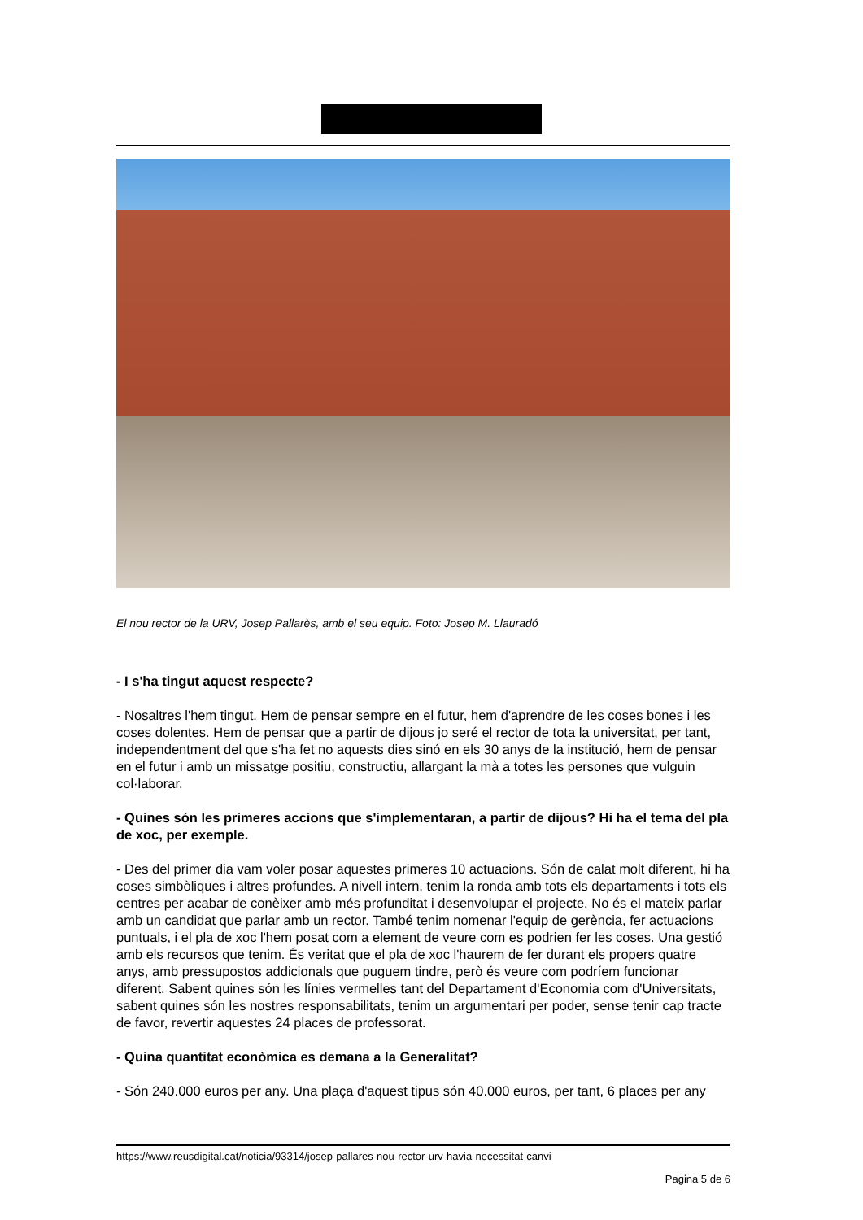El nou rector de la URV, Josep Pallarès, amb el seu equip. Foto: Josep M. Llauradó
- I s'ha tingut aquest respecte?
- Nosaltres l'hem tingut. Hem de pensar sempre en el futur, hem d'aprendre de les coses bones i les coses dolentes. Hem de pensar que a partir de dijous jo seré el rector de tota la universitat, per tant, independentment del que s'ha fet no aquests dies sinó en els 30 anys de la institució, hem de pensar en el futur i amb un missatge positiu, constructiu, allargant la mà a totes les persones que vulguin col·laborar.
- Quines són les primeres accions que s'implementaran, a partir de dijous? Hi ha el tema del pla de xoc, per exemple.
- Des del primer dia vam voler posar aquestes primeres 10 actuacions. Són de calat molt diferent, hi ha coses simbòliques i altres profundes. A nivell intern, tenim la ronda amb tots els departaments i tots els centres per acabar de conèixer amb més profunditat i desenvolupar el projecte. No és el mateix parlar amb un candidat que parlar amb un rector. També tenim nomenar l'equip de gerència, fer actuacions puntuals, i el pla de xoc l'hem posat com a element de veure com es podrien fer les coses. Una gestió amb els recursos que tenim. És veritat que el pla de xoc l'haurem de fer durant els propers quatre anys, amb pressupostos addicionals que puguem tindre, però és veure com podríem funcionar diferent. Sabent quines són les línies vermelles tant del Departament d'Economia com d'Universitats, sabent quines són les nostres responsabilitats, tenim un argumentari per poder, sense tenir cap tracte de favor, revertir aquestes 24 places de professorat.
- Quina quantitat econòmica es demana a la Generalitat?
- Són 240.000 euros per any. Una plaça d'aquest tipus són 40.000 euros, per tant, 6 places per any
https://www.reusdigital.cat/noticia/93314/josep-pallares-nou-rector-urv-havia-necessitat-canvi
Pagina 5 de 6